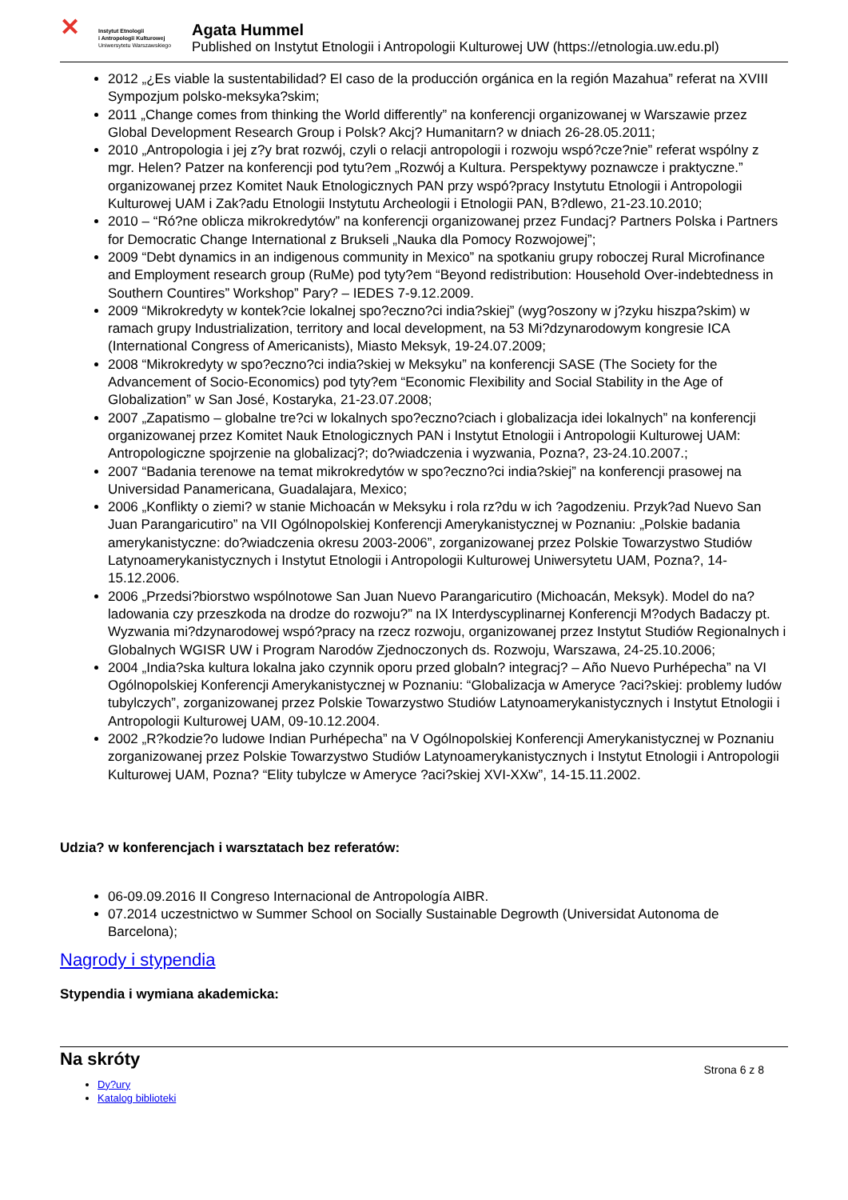✕
Instytut Etnologii
i Antropologii Kulturowej
Uniwersytetu Warszawskiego
Agata Hummel
Published on Instytut Etnologii i Antropologii Kulturowej UW (https://etnologia.uw.edu.pl)
2012 „¿Es viable la sustentabilidad? El caso de la producción orgánica en la región Mazahua” referat na XVIII Sympozjum polsko-meksyka?skim;
2011 „Change comes from thinking the World differently” na konferencji organizowanej w Warszawie przez Global Development Research Group i Polsk? Akcj? Humanitarn? w dniach 26-28.05.2011;
2010 „Antropologia i jej z?y brat rozwój, czyli o relacji antropologii i rozwoju wspó?cze?nie” referat wspólny z mgr. Helen? Patzer na konferencji pod tytu?em „Rozwój a Kultura. Perspektywy poznawcze i praktyczne.” organizowanej przez Komitet Nauk Etnologicznych PAN przy wspó?pracy Instytutu Etnologii i Antropologii Kulturowej UAM i Zak?adu Etnologii Instytutu Archeologii i Etnologii PAN, B?dlewo, 21-23.10.2010;
2010 – “Ró?ne oblicza mikrokredytów” na konferencji organizowanej przez Fundacj? Partners Polska i Partners for Democratic Change International z Brukseli „Nauka dla Pomocy Rozwojowej”;
2009 “Debt dynamics in an indigenous community in Mexico” na spotkaniu grupy roboczej Rural Microfinance and Employment research group (RuMe) pod tyty?em “Beyond redistribution: Household Over-indebtedness in Southern Countires” Workshop” Pary? – IEDES 7-9.12.2009.
2009 “Mikrokredyty w kontek?cie lokalnej spo?eczno?ci india?skiej” (wyg?oszony w j?zyku hiszpa?skim) w ramach grupy Industrialization, territory and local development, na 53 Mi?dzynarodowym kongresie ICA (International Congress of Americanists), Miasto Meksyk, 19-24.07.2009;
2008 “Mikrokredyty w spo?eczno?ci india?skiej w Meksyku” na konferencji SASE (The Society for the Advancement of Socio-Economics) pod tyty?em “Economic Flexibility and Social Stability in the Age of Globalization” w San José, Kostaryka, 21-23.07.2008;
2007 „Zapatismo – globalne tre?ci w lokalnych spo?eczno?ciach i globalizacja idei lokalnych” na konferencji organizowanej przez Komitet Nauk Etnologicznych PAN i Instytut Etnologii i Antropologii Kulturowej UAM: Antropologiczne spojrzenie na globalizacj?; do?wiadczenia i wyzwania, Pozna?, 23-24.10.2007.;
2007 “Badania terenowe na temat mikrokredytów w spo?eczno?ci india?skiej” na konferencji prasowej na Universidad Panamericana, Guadalajara, Mexico;
2006 „Konflikty o ziemi? w stanie Michoacán w Meksyku i rola rz?du w ich ?agodzeniu. Przyk?ad Nuevo San Juan Parangaricutiro” na VII Ogólnopolskiej Konferencji Amerykanistycznej w Poznaniu: „Polskie badania amerykanistyczne: do?wiadczenia okresu 2003-2006”, zorganizowanej przez Polskie Towarzystwo Studiów Latynoamerykanistycznych i Instytut Etnologii i Antropologii Kulturowej Uniwersytetu UAM, Pozna?, 14-15.12.2006.
2006 „Przedsi?biorstwo wspólnotowe San Juan Nuevo Parangaricutiro (Michoacán, Meksyk). Model do na?ladowania czy przeszkoda na drodze do rozwoju?” na IX Interdyscyplinarnej Konferencji M?odych Badaczy pt. Wyzwania mi?dzynarodowej wspó?pracy na rzecz rozwoju, organizowanej przez Instytut Studiów Regionalnych i Globalnych WGISR UW i Program Narodów Zjednoczonych ds. Rozwoju, Warszawa, 24-25.10.2006;
2004 „India?ska kultura lokalna jako czynnik oporu przed globaln? integracj? – Año Nuevo Purhépecha” na VI Ogólnopolskiej Konferencji Amerykanistycznej w Poznaniu: “Globalizacja w Ameryce ?aci?skiej: problemy ludów tubylczych”, zorganizowanej przez Polskie Towarzystwo Studiów Latynoamerykanistycznych i Instytut Etnologii i Antropologii Kulturowej UAM, 09-10.12.2004.
2002 „R?kodzie?o ludowe Indian Purhépecha” na V Ogólnopolskiej Konferencji Amerykanistycznej w Poznaniu zorganizowanej przez Polskie Towarzystwo Studiów Latynoamerykanistycznych i Instytut Etnologii i Antropologii Kulturowej UAM, Pozna? “Elity tubylcze w Ameryce ?aci?skiej XVI-XXw”, 14-15.11.2002.
Udzia? w konferencjach i warsztatach bez referatów:
06-09.09.2016 II Congreso Internacional de Antropología AIBR.
07.2014 uczestnictwo w Summer School on Socially Sustainable Degrowth (Universidat Autonoma de Barcelona);
Nagrody i stypendia
Stypendia i wymiana akademicka:
Na skróty
Dy?ury
Katalog biblioteki
Strona 6 z 8